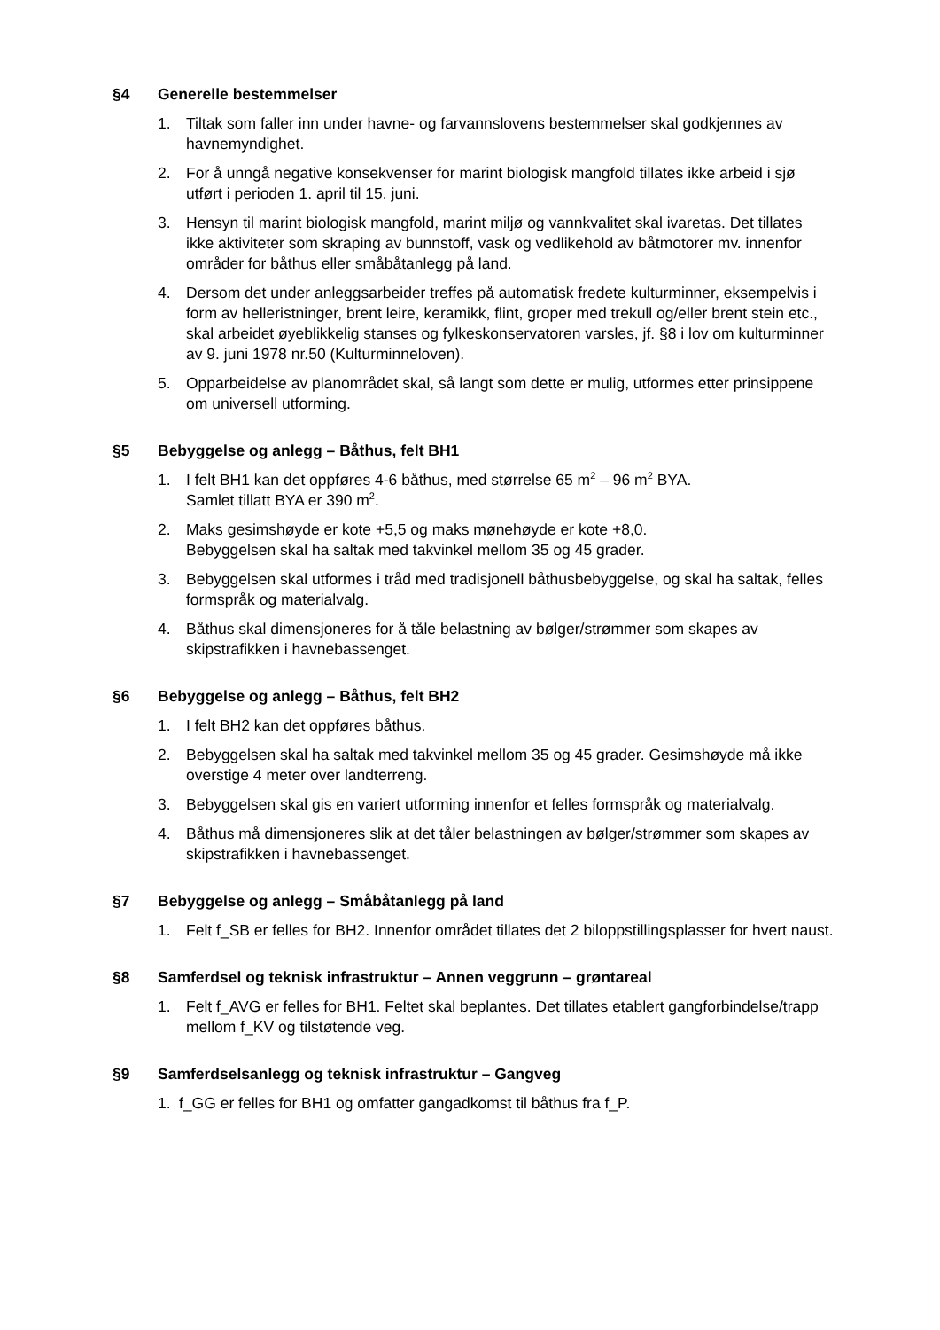§4 Generelle bestemmelser
1. Tiltak som faller inn under havne- og farvannslovens bestemmelser skal godkjennes av havnemyndighet.
2. For å unngå negative konsekvenser for marint biologisk mangfold tillates ikke arbeid i sjø utført i perioden 1. april til 15. juni.
3. Hensyn til marint biologisk mangfold, marint miljø og vannkvalitet skal ivaretas. Det tillates ikke aktiviteter som skraping av bunnstoff, vask og vedlikehold av båtmotorer mv. innenfor områder for båthus eller småbåtanlegg på land.
4. Dersom det under anleggsarbeider treffes på automatisk fredete kulturminner, eksempelvis i form av helleristninger, brent leire, keramikk, flint, groper med trekull og/eller brent stein etc., skal arbeidet øyeblikkelig stanses og fylkeskonservatoren varsles, jf. §8 i lov om kulturminner av 9. juni 1978 nr.50 (Kulturminneloven).
5. Opparbeidelse av planområdet skal, så langt som dette er mulig, utformes etter prinsippene om universell utforming.
§5 Bebyggelse og anlegg – Båthus, felt BH1
1. I felt BH1 kan det oppføres 4-6 båthus, med størrelse 65 m<sup>2</sup> – 96 m<sup>2</sup> BYA.
Samlet tillatt BYA er 390 m<sup>2</sup>.
2. Maks gesimshøyde er kote +5,5 og maks mønehøyde er kote +8,0.
Bebyggelsen skal ha saltak med takvinkel mellom 35 og 45 grader.
3. Bebyggelsen skal utformes i tråd med tradisjonell båthusbebyggelse, og skal ha saltak, felles formspråk og materialvalg.
4. Båthus skal dimensjoneres for å tåle belastning av bølger/strømmer som skapes av skipstrafikken i havnebassenget.
§6 Bebyggelse og anlegg – Båthus, felt BH2
1. I felt BH2 kan det oppføres båthus.
2. Bebyggelsen skal ha saltak med takvinkel mellom 35 og 45 grader. Gesimshøyde må ikke overstige 4 meter over landterreng.
3. Bebyggelsen skal gis en variert utforming innenfor et felles formspråk og materialvalg.
4. Båthus må dimensjoneres slik at det tåler belastningen av bølger/strømmer som skapes av skipstrafikken i havnebassenget.
§7 Bebyggelse og anlegg – Småbåtanlegg på land
1. Felt f_SB er felles for BH2. Innenfor området tillates det 2 biloppstillingsplasser for hvert naust.
§8 Samferdsel og teknisk infrastruktur – Annen veggrunn – grøntareal
1. Felt f_AVG er felles for BH1. Feltet skal beplantes. Det tillates etablert gangforbindelse/trapp mellom f_KV og tilstøtende veg.
§9 Samferdselsanlegg og teknisk infrastruktur – Gangveg
1. f_GG er felles for BH1 og omfatter gangadkomst til båthus fra f_P.